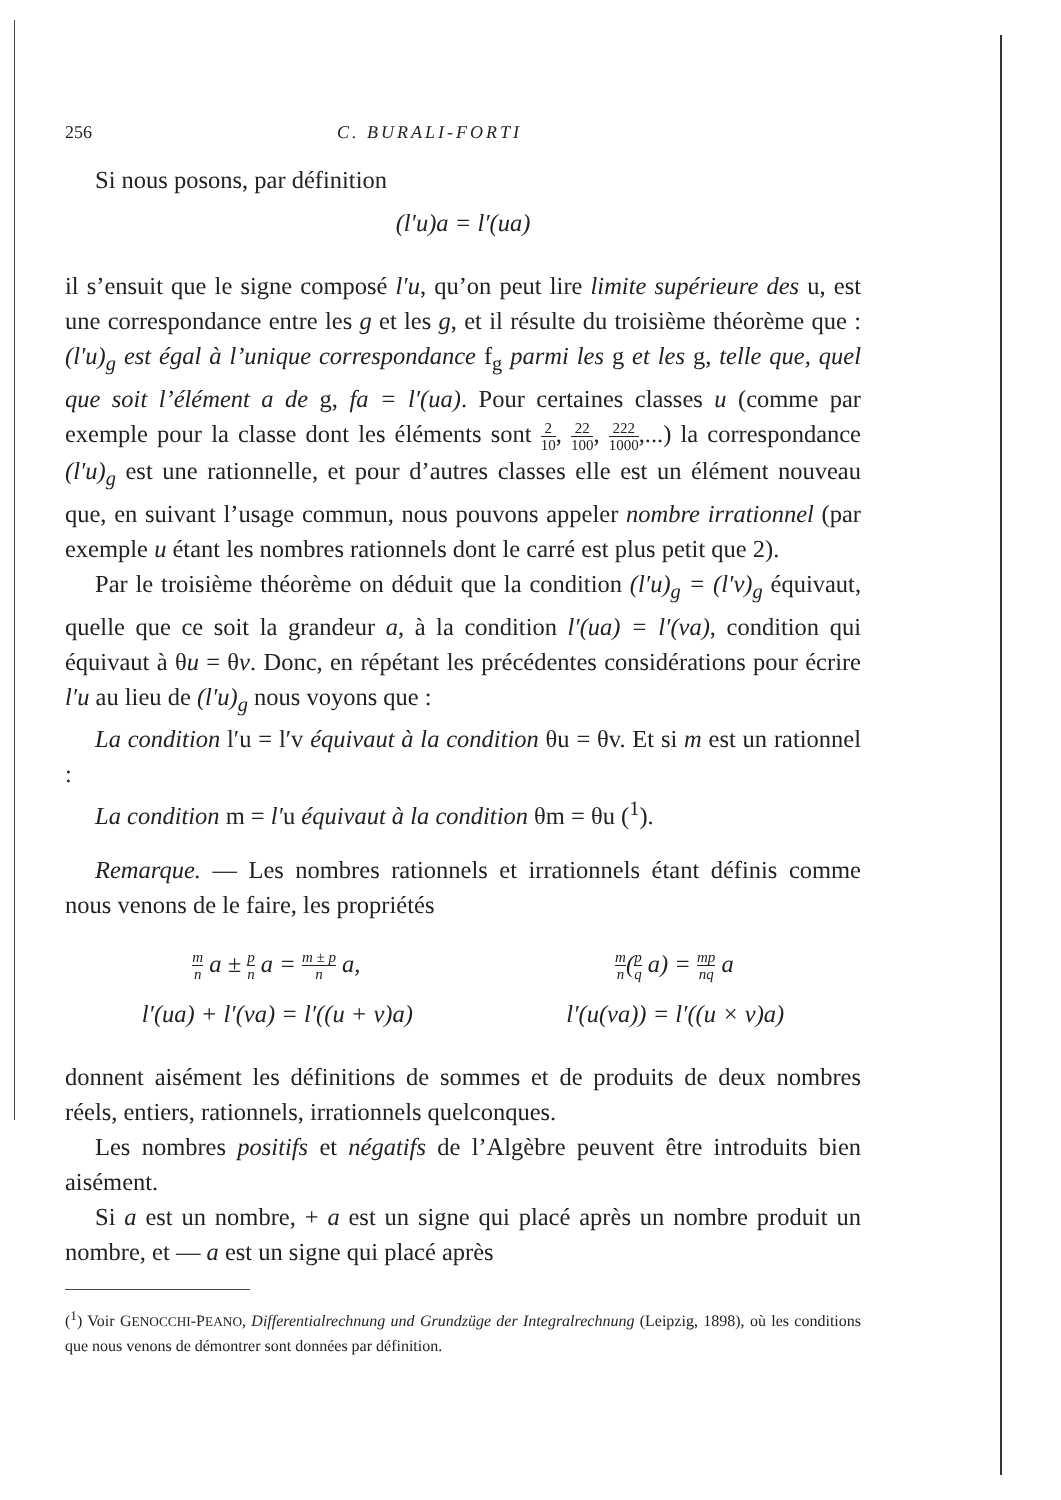256 C. BURALI-FORTI
Si nous posons, par définition
(l′u)a = l′(ua)
il s’ensuit que le signe composé l′u, qu’on peut lire limite supérieure des u, est une correspondance entre les g et les g, et il résulte du troisième théorème que : (l′u)<sub>g</sub> est égal à l’unique correspondance f<sub>g</sub> parmi les g et les g, telle que, quel que soit l’élément a de g, fa = l′(ua). Pour certaines classes u (comme par exemple pour la classe dont les éléments sont 2 10, 22 100, 222 1000,...) la correspondance (l′u)<sub>g</sub> est une rationnelle, et pour d’autres classes elle est un élément nouveau que, en suivant l’usage commun, nous pouvons appeler nombre irrationnel (par exemple u étant les nombres rationnels dont le carré est plus petit que 2).
Par le troisième théorème on déduit que la condition (l′u)<sub>g</sub> = (l′v)<sub>g</sub> équivaut, quelle que ce soit la grandeur a, à la condition l′(ua) = l′(va), condition qui équivaut à θu = θv. Donc, en répétant les précédentes considérations pour écrire l′u au lieu de (l′u)<sub>g</sub> nous voyons que :
La condition l′u = l′v équivaut à la condition θu = θv. Et si m est un rationnel :
La condition m = l′u équivaut à la condition θm = θu (<sup>1</sup>).
Remarque. — Les nombres rationnels et irrationnels étant définis comme nous venons de le faire, les propriétés
m n a ± p n a = m ± p n a, m n(p q a) = mp nq a
l′(ua) + l′(va) = l′((u + v)a) l′(u(va)) = l′((u × v)a)
donnent aisément les définitions de sommes et de produits de deux nombres réels, entiers, rationnels, irrationnels quelconques.
Les nombres positifs et négatifs de l’Algèbre peuvent être introduits bien aisément.
Si a est un nombre, + a est un signe qui placé après un nombre produit un nombre, et — a est un signe qui placé après
(<sup>1</sup>) Voir GENOCCHI-PEANO, Differentialrechnung und Grundzüge der Integralrechnung (Leipzig, 1898), où les conditions que nous venons de démontrer sont données par définition.